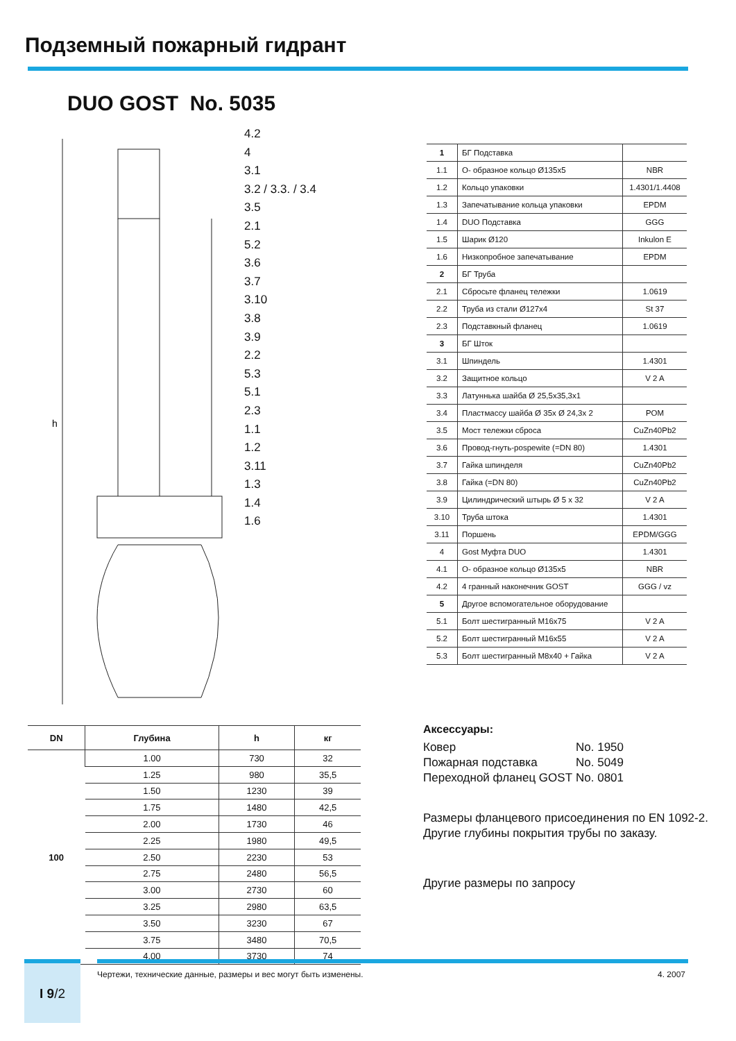Подземный пожарный гидрант
DUO GOST No. 5035
h
4.2
4
3.1
3.2 / 3.3. / 3.4
3.5
2.1
5.2
3.6
3.7
3.10
3.8
3.9
2.2
5.3
5.1
2.3
1.1
1.2
3.11
1.3
1.4
1.6
| 1 | БГ Подставка | |
| 1.1 | О- образное кольцо Ø135x5 | NBR |
| 1.2 | Кольцо упаковки | 1.4301/1.4408 |
| 1.3 | Запечатывание кольца упаковки | EPDM |
| 1.4 | DUO Подставка | GGG |
| 1.5 | Шарик Ø120 | Inkulon E |
| 1.6 | Низкопробное запечатывание | EPDM |
| 2 | БГ Труба | |
| 2.1 | Сбросьте фланец тележки | 1.0619 |
| 2.2 | Труба из стали Ø127x4 | St 37 |
| 2.3 | Подставкный фланец | 1.0619 |
| 3 | БГ Шток | |
| 3.1 | Шпиндель | 1.4301 |
| 3.2 | Защитное кольцо | V 2 A |
| 3.3 | Латуннька шайба Ø 25,5x35,3x1 | |
| 3.4 | Пластмассу шайба Ø 35x Ø 24,3x 2 | POM |
| 3.5 | Мост тележки сброса | CuZn40Pb2 |
| 3.6 | Провод-гнуть-pospewite (=DN 80) | 1.4301 |
| 3.7 | Гайка шпинделя | CuZn40Pb2 |
| 3.8 | Гайка (=DN 80) | CuZn40Pb2 |
| 3.9 | Цилиндрический штырь Ø 5 x 32 | V 2 A |
| 3.10 | Труба штока | 1.4301 |
| 3.11 | Поршень | EPDM/GGG |
| 4 | Gost Муфта DUO | 1.4301 |
| 4.1 | О- образное кольцо Ø135x5 | NBR |
| 4.2 | 4 гранный наконечник GOST | GGG / vz |
| 5 | Другое вспомогательное оборудование | |
| 5.1 | Болт шестигранный M16x75 | V 2 A |
| 5.2 | Болт шестигранный M16x55 | V 2 A |
| 5.3 | Болт шестигранный M8x40 + Гайка | V 2 A |
| DN | Глубина | h | кг |
| --- | --- | --- | --- |
| 100 | 1.00 | 730 | 32 |
| | 1.25 | 980 | 35,5 |
| | 1.50 | 1230 | 39 |
| | 1.75 | 1480 | 42,5 |
| | 2.00 | 1730 | 46 |
| | 2.25 | 1980 | 49,5 |
| | 2.50 | 2230 | 53 |
| | 2.75 | 2480 | 56,5 |
| | 3.00 | 2730 | 60 |
| | 3.25 | 2980 | 63,5 |
| | 3.50 | 3230 | 67 |
| | 3.75 | 3480 | 70,5 |
| | 4.00 | 3730 | 74 |
Аксессуары:
Ковер No. 1950 Пожарная подставка No. 5049 Переходной фланец GOST No. 0801
Размеры фланцевого присоединения по EN 1092-2.
Другие глубины покрытия трубы по заказу.
Другие размеры по запросу
Чертежи, технические данные, размеры и вес могут быть изменены. 4. 2007
I 9/2